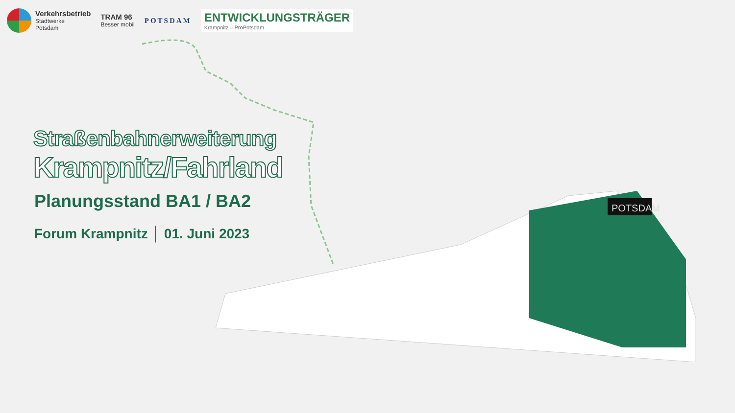Verkehrsbetrieb
Stadtwerke
Potsdam
TRAM 96
Besser mobil
POTSDAM
ENTWICKLUNGSTRÄGER
Krampnitz – ProPotsdam
Straßenbahnerweiterung
Krampnitz/Fahrland
Planungsstand BA1 / BA2
Forum Krampnitz │ 01. Juni 2023
POTSDAM